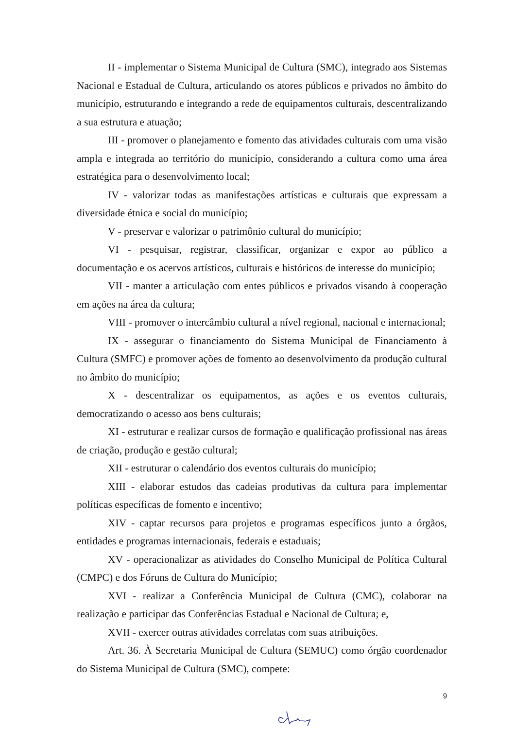II - implementar o Sistema Municipal de Cultura (SMC), integrado aos Sistemas Nacional e Estadual de Cultura, articulando os atores públicos e privados no âmbito do município, estruturando e integrando a rede de equipamentos culturais, descentralizando a sua estrutura e atuação;
III - promover o planejamento e fomento das atividades culturais com uma visão ampla e integrada ao território do município, considerando a cultura como uma área estratégica para o desenvolvimento local;
IV - valorizar todas as manifestações artísticas e culturais que expressam a diversidade étnica e social do município;
V - preservar e valorizar o patrimônio cultural do município;
VI - pesquisar, registrar, classificar, organizar e expor ao público a documentação e os acervos artísticos, culturais e históricos de interesse do município;
VII - manter a articulação com entes públicos e privados visando à cooperação em ações na área da cultura;
VIII - promover o intercâmbio cultural a nível regional, nacional e internacional;
IX - assegurar o financiamento do Sistema Municipal de Financiamento à Cultura (SMFC) e promover ações de fomento ao desenvolvimento da produção cultural no âmbito do município;
X - descentralizar os equipamentos, as ações e os eventos culturais, democratizando o acesso aos bens culturais;
XI - estruturar e realizar cursos de formação e qualificação profissional nas áreas de criação, produção e gestão cultural;
XII - estruturar o calendário dos eventos culturais do município;
XIII - elaborar estudos das cadeias produtivas da cultura para implementar políticas específicas de fomento e incentivo;
XIV - captar recursos para projetos e programas específicos junto a órgãos, entidades e programas internacionais, federais e estaduais;
XV - operacionalizar as atividades do Conselho Municipal de Política Cultural (CMPC) e dos Fóruns de Cultura do Município;
XVI - realizar a Conferência Municipal de Cultura (CMC), colaborar na realização e participar das Conferências Estadual e Nacional de Cultura; e,
XVII - exercer outras atividades correlatas com suas atribuições.
Art. 36. À Secretaria Municipal de Cultura (SEMUC) como órgão coordenador do Sistema Municipal de Cultura (SMC), compete:
9